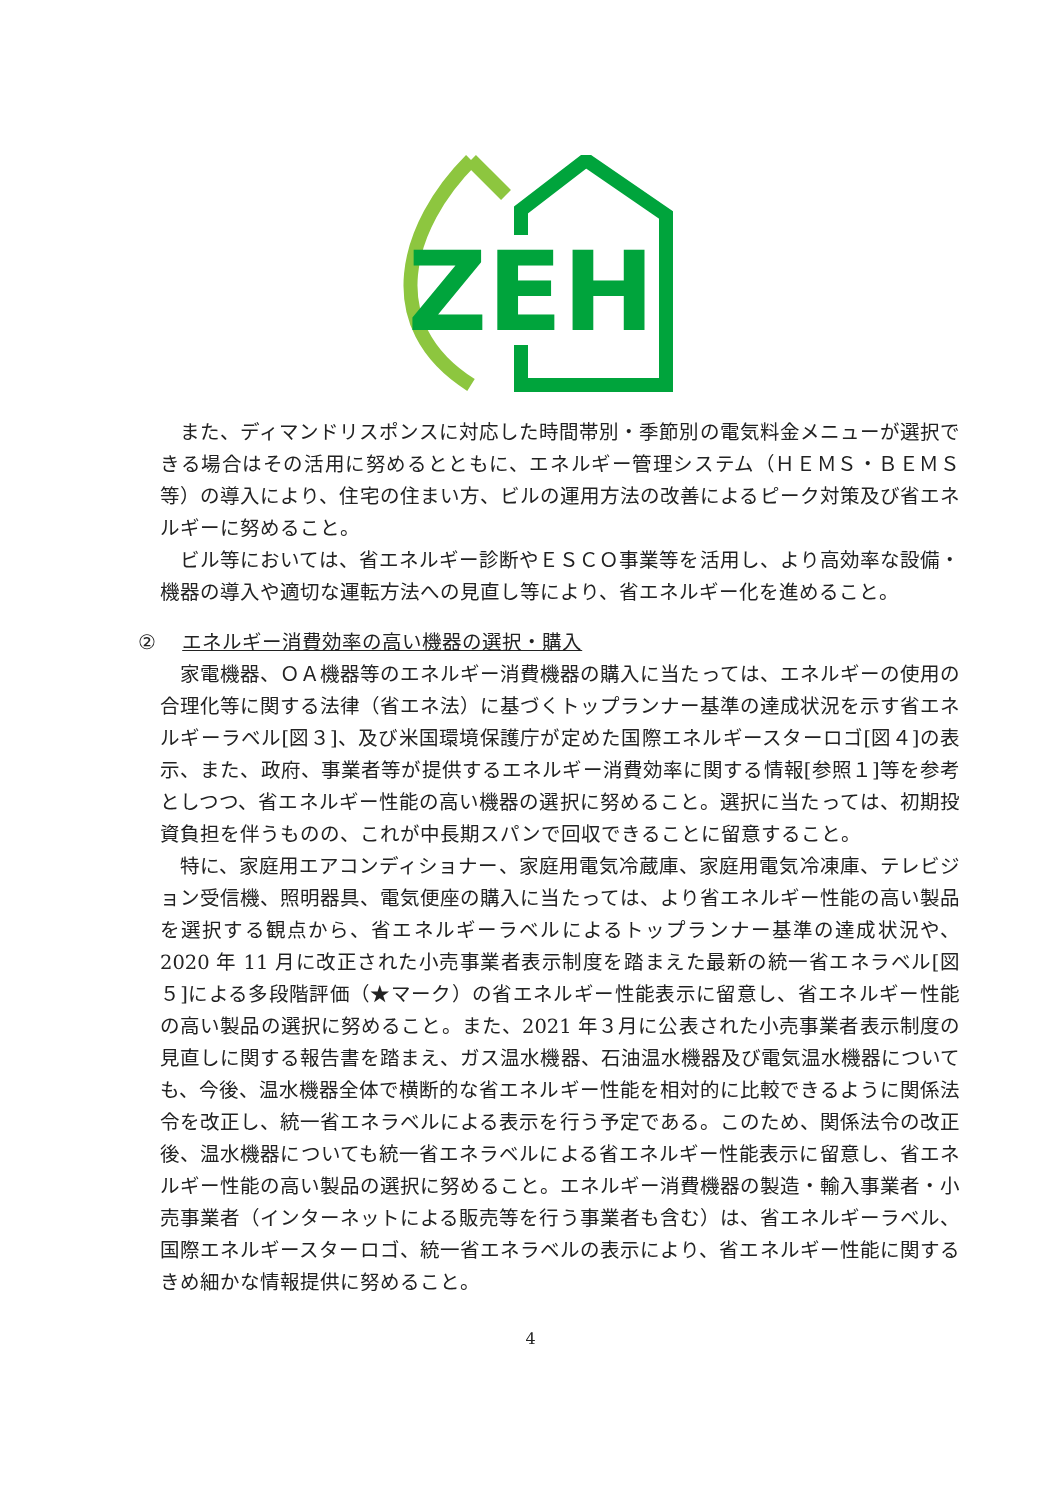ZEH
また、ディマンドリスポンスに対応した時間帯別・季節別の電気料金メニューが選択できる場合はその活用に努めるとともに、エネルギー管理システム（ＨＥＭＳ・ＢＥＭＳ等）の導入により、住宅の住まい方、ビルの運用方法の改善によるピーク対策及び省エネルギーに努めること。
ビル等においては、省エネルギー診断やＥＳＣＯ事業等を活用し、より高効率な設備・機器の導入や適切な運転方法への見直し等により、省エネルギー化を進めること。
② エネルギー消費効率の高い機器の選択・購入
家電機器、ＯＡ機器等のエネルギー消費機器の購入に当たっては、エネルギーの使用の合理化等に関する法律（省エネ法）に基づくトップランナー基準の達成状況を示す省エネルギーラベル[図３]、及び米国環境保護庁が定めた国際エネルギースターロゴ[図４]の表示、また、政府、事業者等が提供するエネルギー消費効率に関する情報[参照１]等を参考としつつ、省エネルギー性能の高い機器の選択に努めること。選択に当たっては、初期投資負担を伴うものの、これが中長期スパンで回収できることに留意すること。
特に、家庭用エアコンディショナー、家庭用電気冷蔵庫、家庭用電気冷凍庫、テレビジョン受信機、照明器具、電気便座の購入に当たっては、より省エネルギー性能の高い製品を選択する観点から、省エネルギーラベルによるトップランナー基準の達成状況や、2020 年 11 月に改正された小売事業者表示制度を踏まえた最新の統一省エネラベル[図５]による多段階評価（★マーク）の省エネルギー性能表示に留意し、省エネルギー性能の高い製品の選択に努めること。また、2021 年３月に公表された小売事業者表示制度の見直しに関する報告書を踏まえ、ガス温水機器、石油温水機器及び電気温水機器についても、今後、温水機器全体で横断的な省エネルギー性能を相対的に比較できるように関係法令を改正し、統一省エネラベルによる表示を行う予定である。このため、関係法令の改正後、温水機器についても統一省エネラベルによる省エネルギー性能表示に留意し、省エネルギー性能の高い製品の選択に努めること。エネルギー消費機器の製造・輸入事業者・小売事業者（インターネットによる販売等を行う事業者も含む）は、省エネルギーラベル、国際エネルギースターロゴ、統一省エネラベルの表示により、省エネルギー性能に関するきめ細かな情報提供に努めること。
4